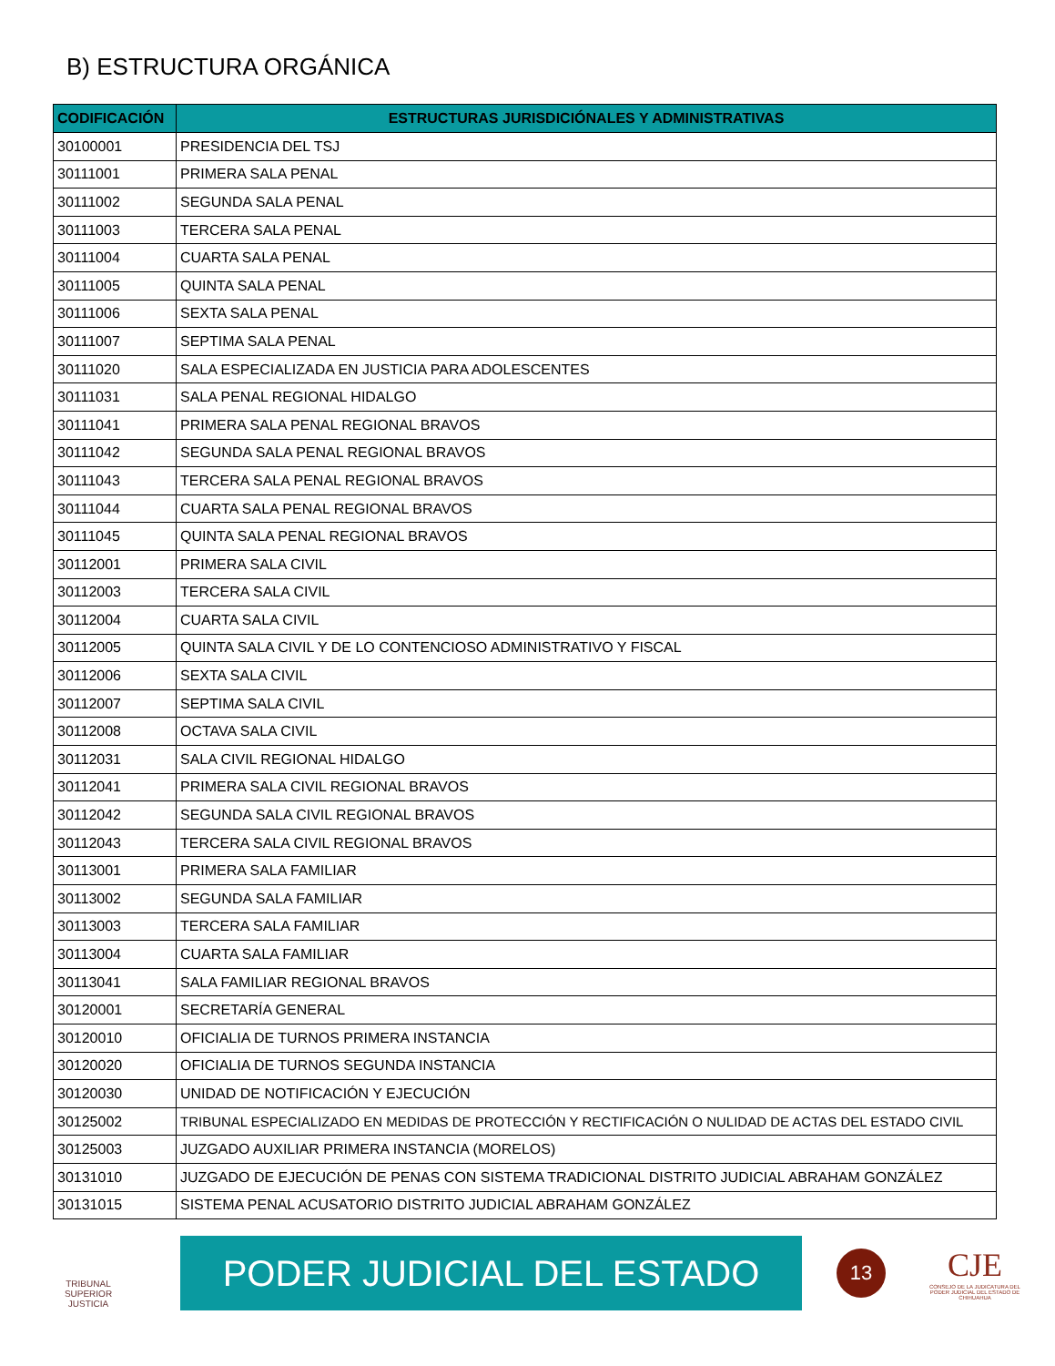B) ESTRUCTURA ORGÁNICA
| CODIFICACIÓN | ESTRUCTURAS JURISDICIÓNALES Y ADMINISTRATIVAS |
| --- | --- |
| 30100001 | PRESIDENCIA DEL TSJ |
| 30111001 | PRIMERA SALA PENAL |
| 30111002 | SEGUNDA SALA PENAL |
| 30111003 | TERCERA SALA PENAL |
| 30111004 | CUARTA SALA PENAL |
| 30111005 | QUINTA SALA PENAL |
| 30111006 | SEXTA SALA PENAL |
| 30111007 | SEPTIMA SALA PENAL |
| 30111020 | SALA ESPECIALIZADA EN JUSTICIA PARA ADOLESCENTES |
| 30111031 | SALA PENAL REGIONAL HIDALGO |
| 30111041 | PRIMERA SALA PENAL REGIONAL BRAVOS |
| 30111042 | SEGUNDA SALA PENAL REGIONAL BRAVOS |
| 30111043 | TERCERA SALA PENAL REGIONAL BRAVOS |
| 30111044 | CUARTA SALA PENAL REGIONAL BRAVOS |
| 30111045 | QUINTA SALA PENAL REGIONAL BRAVOS |
| 30112001 | PRIMERA SALA CIVIL |
| 30112003 | TERCERA SALA CIVIL |
| 30112004 | CUARTA SALA CIVIL |
| 30112005 | QUINTA SALA CIVIL Y DE LO CONTENCIOSO ADMINISTRATIVO Y FISCAL |
| 30112006 | SEXTA SALA CIVIL |
| 30112007 | SEPTIMA SALA CIVIL |
| 30112008 | OCTAVA SALA CIVIL |
| 30112031 | SALA CIVIL REGIONAL HIDALGO |
| 30112041 | PRIMERA SALA CIVIL REGIONAL BRAVOS |
| 30112042 | SEGUNDA SALA CIVIL REGIONAL BRAVOS |
| 30112043 | TERCERA SALA CIVIL REGIONAL BRAVOS |
| 30113001 | PRIMERA SALA FAMILIAR |
| 30113002 | SEGUNDA SALA FAMILIAR |
| 30113003 | TERCERA SALA FAMILIAR |
| 30113004 | CUARTA SALA FAMILIAR |
| 30113041 | SALA FAMILIAR REGIONAL BRAVOS |
| 30120001 | SECRETARÍA GENERAL |
| 30120010 | OFICIALIA DE TURNOS PRIMERA INSTANCIA |
| 30120020 | OFICIALIA DE TURNOS SEGUNDA INSTANCIA |
| 30120030 | UNIDAD DE NOTIFICACIÓN Y EJECUCIÓN |
| 30125002 | TRIBUNAL ESPECIALIZADO EN MEDIDAS DE PROTECCIÓN Y RECTIFICACIÓN O NULIDAD DE ACTAS DEL ESTADO CIVIL |
| 30125003 | JUZGADO AUXILIAR PRIMERA INSTANCIA (MORELOS) |
| 30131010 | JUZGADO DE EJECUCIÓN DE PENAS CON SISTEMA TRADICIONAL DISTRITO JUDICIAL ABRAHAM GONZÁLEZ |
| 30131015 | SISTEMA PENAL ACUSATORIO DISTRITO JUDICIAL ABRAHAM GONZÁLEZ |
TRIBUNAL SUPERIOR JUSTICIA
PODER JUDICIAL DEL ESTADO
13
CJE
CONSEJO DE LA JUDICATURA DEL PODER JUDICIAL DEL ESTADO DE CHIHUAHUA